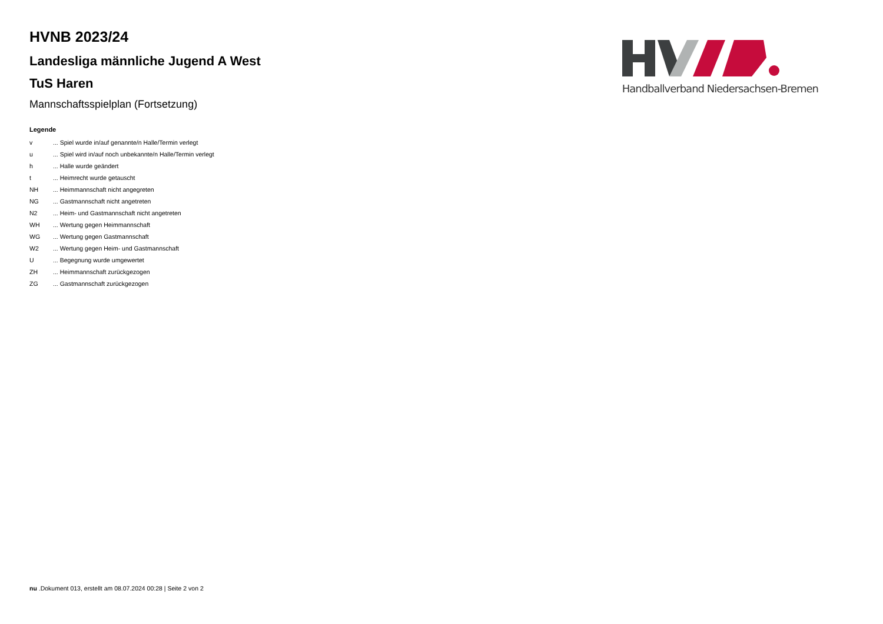HVNB 2023/24
Landesliga männliche Jugend A West
TuS Haren
Mannschaftsspielplan (Fortsetzung)
Legende
| v | ... Spiel wurde in/auf genannte/n Halle/Termin verlegt |
| u | ... Spiel wird in/auf noch unbekannte/n Halle/Termin verlegt |
| h | ... Halle wurde geändert |
| t | ... Heimrecht wurde getauscht |
| NH | ... Heimmannschaft nicht angegreten |
| NG | ... Gastmannschaft nicht angetreten |
| N2 | ... Heim- und Gastmannschaft nicht angetreten |
| WH | ... Wertung gegen Heimmannschaft |
| WG | ... Wertung gegen Gastmannschaft |
| W2 | ... Wertung gegen Heim- und Gastmannschaft |
| U | ... Begegnung wurde umgewertet |
| ZH | ... Heimmannschaft zurückgezogen |
| ZG | ... Gastmannschaft zurückgezogen |
Handballverband Niedersachsen-Bremen
nu .Dokument 013, erstellt am 08.07.2024 00:28 | Seite 2 von 2